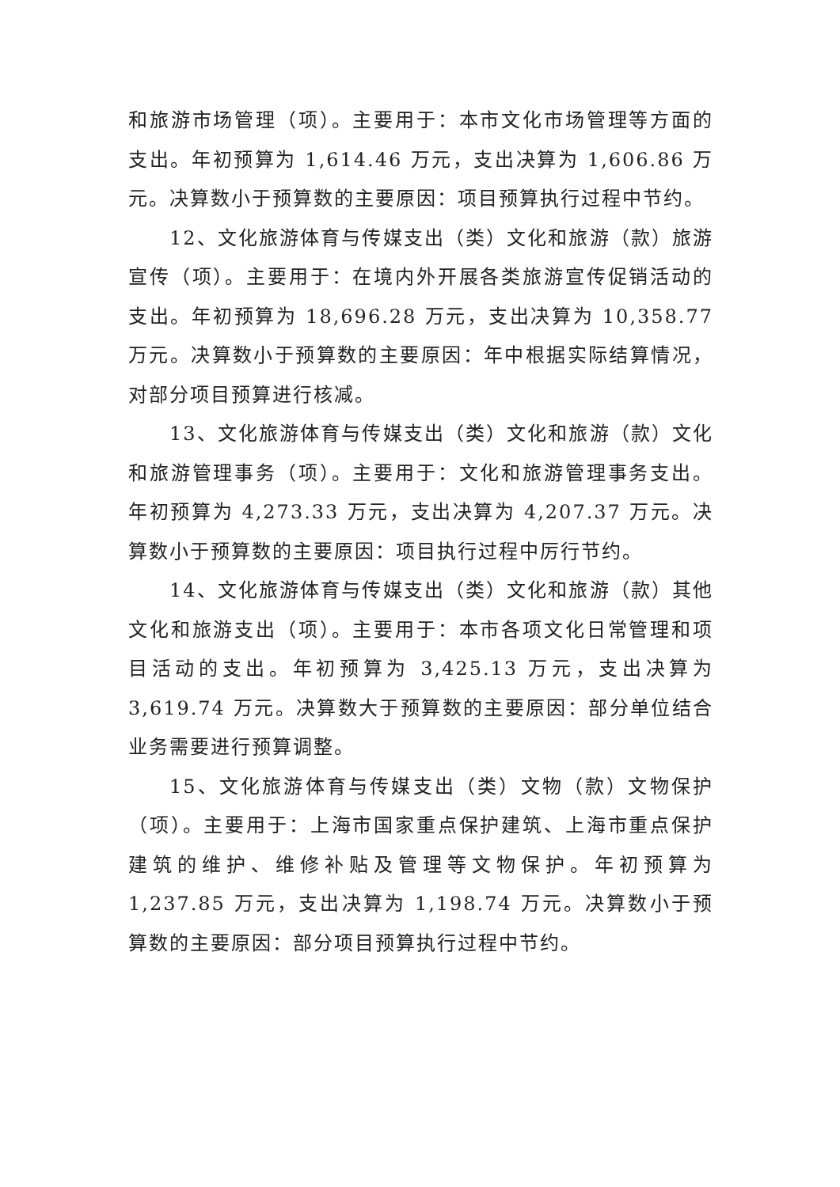和旅游市场管理（项）。主要用于：本市文化市场管理等方面的支出。年初预算为 1,614.46 万元，支出决算为 1,606.86 万元。决算数小于预算数的主要原因：项目预算执行过程中节约。
12、文化旅游体育与传媒支出（类）文化和旅游（款）旅游宣传（项）。主要用于：在境内外开展各类旅游宣传促销活动的支出。年初预算为 18,696.28 万元，支出决算为 10,358.77 万元。决算数小于预算数的主要原因：年中根据实际结算情况，对部分项目预算进行核减。
13、文化旅游体育与传媒支出（类）文化和旅游（款）文化和旅游管理事务（项）。主要用于：文化和旅游管理事务支出。年初预算为 4,273.33 万元，支出决算为 4,207.37 万元。决算数小于预算数的主要原因：项目执行过程中厉行节约。
14、文化旅游体育与传媒支出（类）文化和旅游（款）其他文化和旅游支出（项）。主要用于：本市各项文化日常管理和项目活动的支出。年初预算为 3,425.13 万元，支出决算为 3,619.74 万元。决算数大于预算数的主要原因：部分单位结合业务需要进行预算调整。
15、文化旅游体育与传媒支出（类）文物（款）文物保护（项）。主要用于：上海市国家重点保护建筑、上海市重点保护建筑的维护、维修补贴及管理等文物保护。年初预算为 1,237.85 万元，支出决算为 1,198.74 万元。决算数小于预算数的主要原因：部分项目预算执行过程中节约。